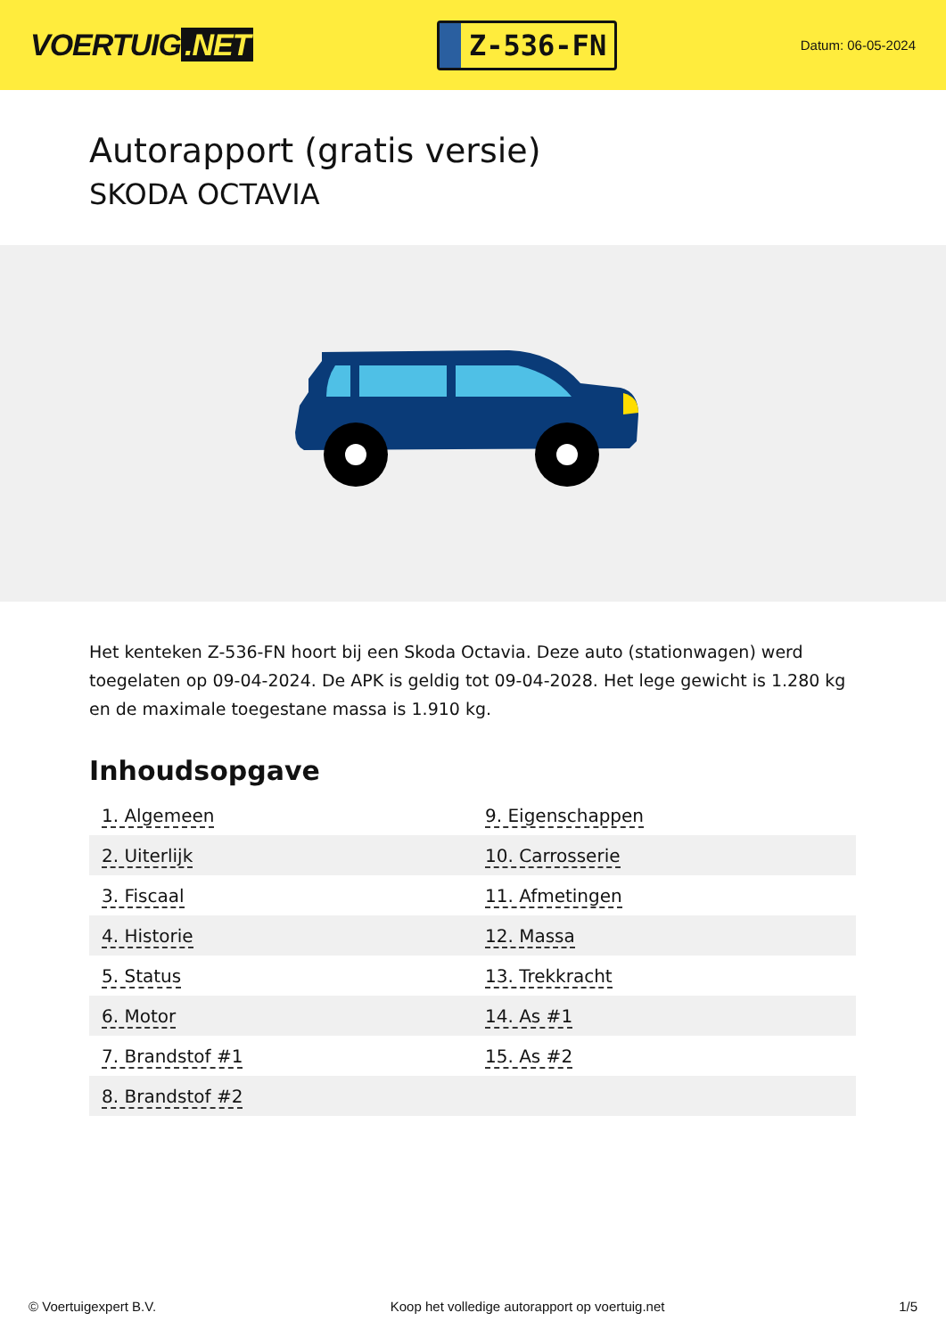VOERTUIG.NET
Z-536-FN
Datum: 06-05-2024
Autorapport (gratis versie)
SKODA OCTAVIA
Het kenteken Z-536-FN hoort bij een Skoda Octavia. Deze auto (stationwagen) werd toegelaten op 09-04-2024. De APK is geldig tot 09-04-2028. Het lege gewicht is 1.280 kg en de maximale toegestane massa is 1.910 kg.
Inhoudsopgave
| 1. Algemeen | 9. Eigenschappen |
| 2. Uiterlijk | 10. Carrosserie |
| 3. Fiscaal | 11. Afmetingen |
| 4. Historie | 12. Massa |
| 5. Status | 13. Trekkracht |
| 6. Motor | 14. As #1 |
| 7. Brandstof #1 | 15. As #2 |
| 8. Brandstof #2 | |
© Voertuigexpert B.V. Koop het volledige autorapport op voertuig.net 1/5